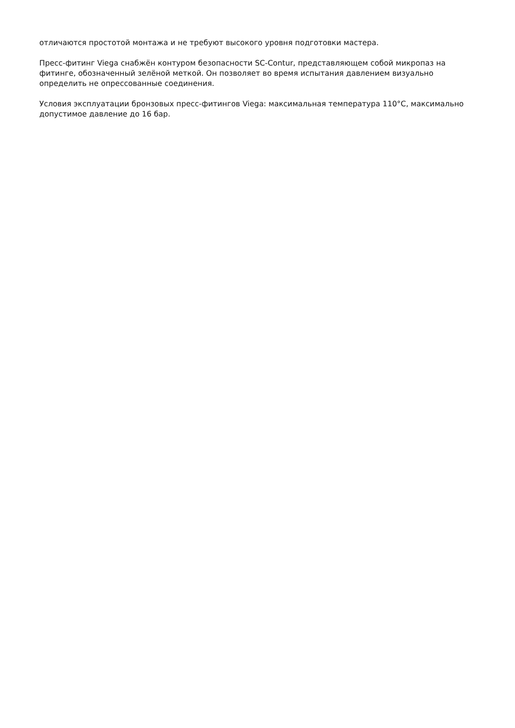отличаются простотой монтажа и не требуют высокого уровня подготовки мастера.
Пресс-фитинг Viega снабжён контуром безопасности SC-Contur, представляющем собой микропаз на фитинге, обозначенный зелёной меткой. Он позволяет во время испытания давлением визуально определить не опрессованные соединения.
Условия эксплуатации бронзовых пресс-фитингов Viega: максимальная температура 110°С, максимально допустимое давление до 16 бар.